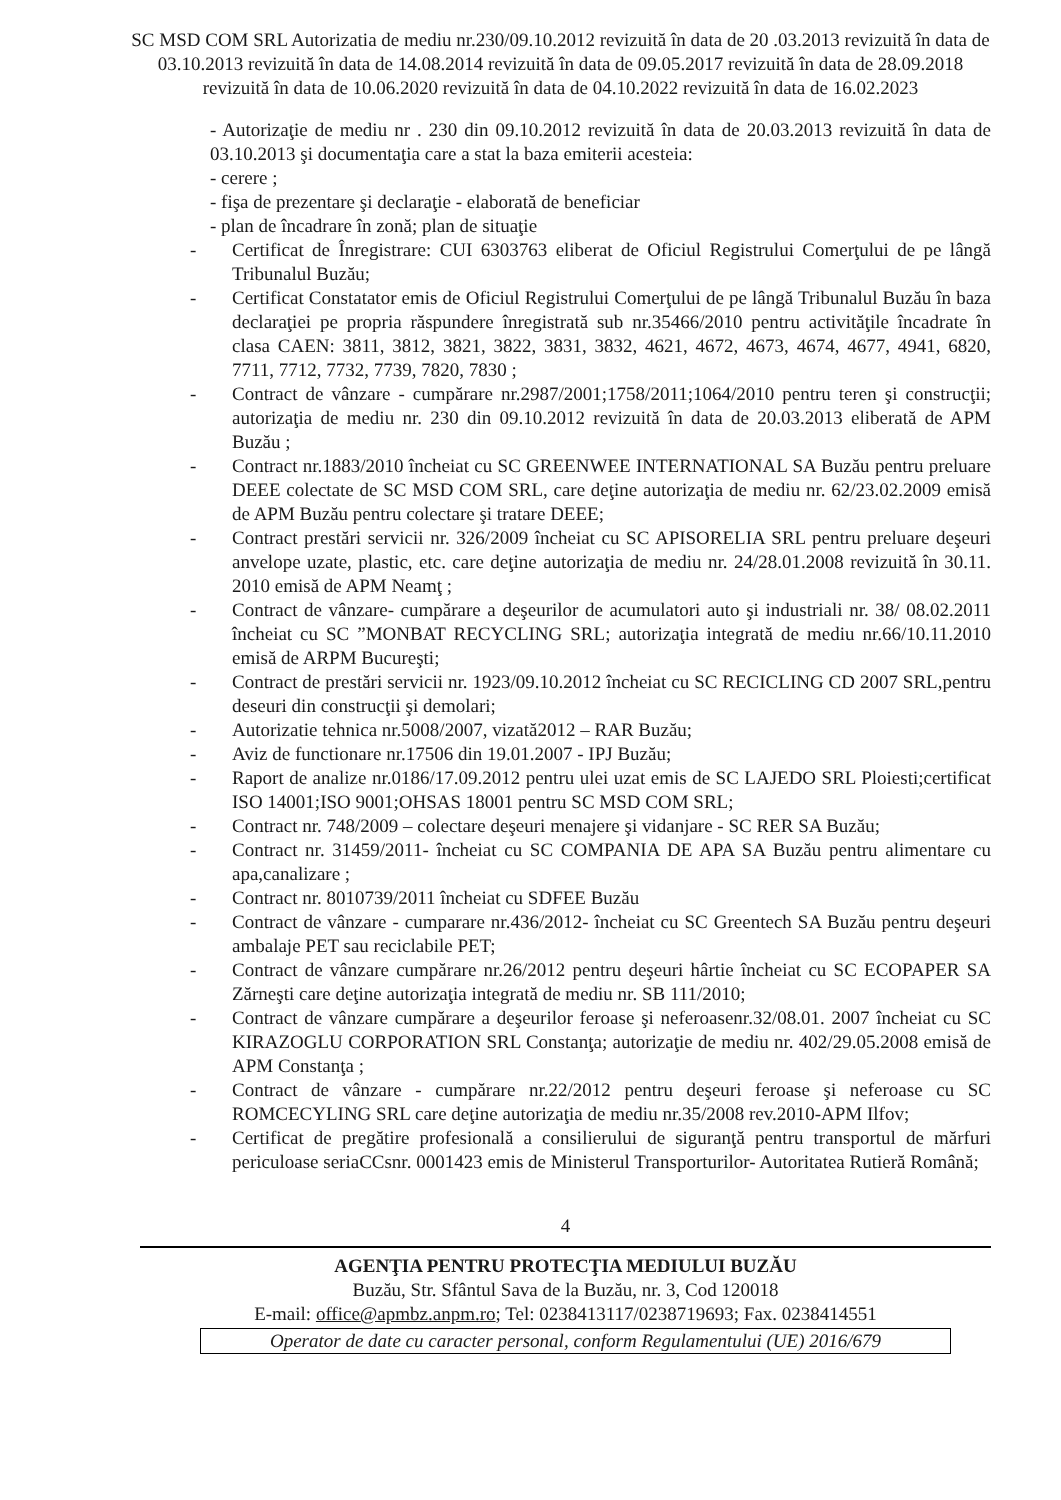SC MSD COM SRL Autorizatia de mediu nr.230/09.10.2012 revizuită în data de 20 .03.2013 revizuită în data de 03.10.2013 revizuită în data de 14.08.2014 revizuită în data de 09.05.2017 revizuită în data de 28.09.2018 revizuită în data de 10.06.2020 revizuită în data de 04.10.2022 revizuită în data de 16.02.2023
- Autorizaţie de mediu nr . 230 din 09.10.2012 revizuită în data de 20.03.2013 revizuită în data de 03.10.2013 şi documentaţia care a stat la baza emiterii acesteia:
- cerere ;
- fişa de prezentare şi declaraţie - elaborată de beneficiar
- plan de încadrare în zonă; plan de situaţie
- Certificat de Înregistrare: CUI 6303763 eliberat de Oficiul Registrului Comerţului de pe lângă Tribunalul Buzău;
- Certificat Constatator emis de Oficiul Registrului Comerţului de pe lângă Tribunalul Buzău în baza declaraţiei pe propria răspundere înregistrată sub nr.35466/2010 pentru activităţile încadrate în clasa CAEN: 3811, 3812, 3821, 3822, 3831, 3832, 4621, 4672, 4673, 4674, 4677, 4941, 6820, 7711, 7712, 7732, 7739, 7820, 7830 ;
- Contract de vânzare - cumpărare nr.2987/2001;1758/2011;1064/2010 pentru teren şi construcţii; autorizaţia de mediu nr. 230 din 09.10.2012 revizuită în data de 20.03.2013 eliberată de APM Buzău ;
- Contract nr.1883/2010 încheiat cu SC GREENWEE INTERNATIONAL SA Buzău pentru preluare DEEE colectate de SC MSD COM SRL, care deţine autorizaţia de mediu nr. 62/23.02.2009 emisă de APM Buzău pentru colectare şi tratare DEEE;
- Contract prestări servicii nr. 326/2009 încheiat cu SC APISORELIA SRL pentru preluare deşeuri anvelope uzate, plastic, etc. care deţine autorizaţia de mediu nr. 24/28.01.2008 revizuită în 30.11. 2010 emisă de APM Neamţ ;
- Contract de vânzare- cumpărare a deşeurilor de acumulatori auto şi industriali nr. 38/ 08.02.2011 încheiat cu SC ”MONBAT RECYCLING SRL; autorizaţia integrată de mediu nr.66/10.11.2010 emisă de ARPM Bucureşti;
- Contract de prestări servicii nr. 1923/09.10.2012 încheiat cu SC RECICLING CD 2007 SRL,pentru deseuri din construcţii şi demolari;
- Autorizatie tehnica nr.5008/2007, vizată2012 – RAR Buzău;
- Aviz de functionare nr.17506 din 19.01.2007 - IPJ Buzău;
- Raport de analize nr.0186/17.09.2012 pentru ulei uzat emis de SC LAJEDO SRL Ploiesti;certificat ISO 14001;ISO 9001;OHSAS 18001 pentru SC MSD COM SRL;
- Contract nr. 748/2009 – colectare deşeuri menajere şi vidanjare - SC RER SA Buzău;
- Contract nr. 31459/2011- încheiat cu SC COMPANIA DE APA SA Buzău pentru alimentare cu apa,canalizare ;
- Contract nr. 8010739/2011 încheiat cu SDFEE Buzău
- Contract de vânzare - cumparare nr.436/2012- încheiat cu SC Greentech SA Buzău pentru deşeuri ambalaje PET sau reciclabile PET;
- Contract de vânzare cumpărare nr.26/2012 pentru deşeuri hârtie încheiat cu SC ECOPAPER SA Zărneşti care deţine autorizaţia integrată de mediu nr. SB 111/2010;
- Contract de vânzare cumpărare a deşeurilor feroase şi neferoasenr.32/08.01. 2007 încheiat cu SC KIRAZOGLU CORPORATION SRL Constanţa; autorizaţie de mediu nr. 402/29.05.2008 emisă de APM Constanţa ;
- Contract de vânzare - cumpărare nr.22/2012 pentru deşeuri feroase şi neferoase cu SC ROMCECYLING SRL care deţine autorizaţia de mediu nr.35/2008 rev.2010-APM Ilfov;
- Certificat de pregătire profesională a consilierului de siguranţă pentru transportul de mărfuri periculoase seriaCCsnr. 0001423 emis de Ministerul Transporturilor- Autoritatea Rutieră Română;
4
AGENŢIA PENTRU PROTECŢIA MEDIULUI BUZĂU
Buzău, Str. Sfântul Sava de la Buzău, nr. 3, Cod 120018
E-mail: office@apmbz.anpm.ro; Tel: 0238413117/0238719693; Fax. 0238414551
Operator de date cu caracter personal, conform Regulamentului (UE) 2016/679